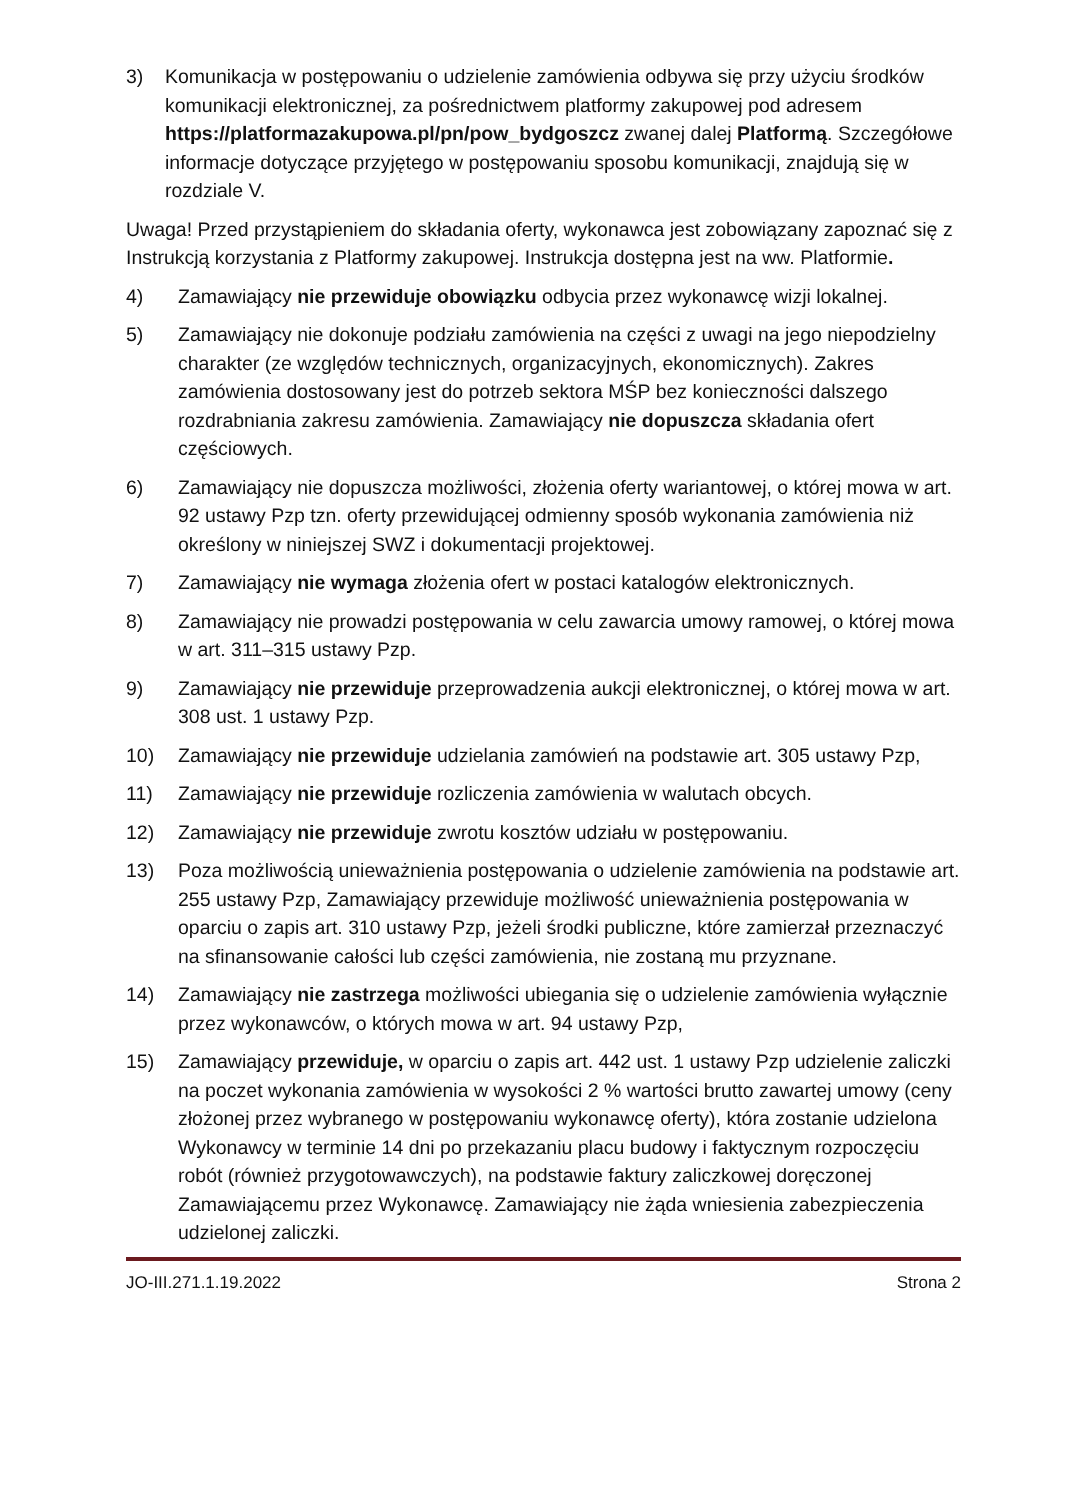3) Komunikacja w postępowaniu o udzielenie zamówienia odbywa się przy użyciu środków komunikacji elektronicznej, za pośrednictwem platformy zakupowej pod adresem https://platformazakupowa.pl/pn/pow_bydgoszcz zwanej dalej Platformą. Szczegółowe informacje dotyczące przyjętego w postępowaniu sposobu komunikacji, znajdują się w rozdziale V.
Uwaga! Przed przystąpieniem do składania oferty, wykonawca jest zobowiązany zapoznać się z Instrukcją korzystania z Platformy zakupowej. Instrukcja dostępna jest na ww. Platformie.
4) Zamawiający nie przewiduje obowiązku odbycia przez wykonawcę wizji lokalnej.
5) Zamawiający nie dokonuje podziału zamówienia na części z uwagi na jego niepodzielny charakter (ze względów technicznych, organizacyjnych, ekonomicznych). Zakres zamówienia dostosowany jest do potrzeb sektora MŚP bez konieczności dalszego rozdrabniania zakresu zamówienia. Zamawiający nie dopuszcza składania ofert częściowych.
6) Zamawiający nie dopuszcza możliwości, złożenia oferty wariantowej, o której mowa w art. 92 ustawy Pzp tzn. oferty przewidującej odmienny sposób wykonania zamówienia niż określony w niniejszej SWZ i dokumentacji projektowej.
7) Zamawiający nie wymaga złożenia ofert w postaci katalogów elektronicznych.
8) Zamawiający nie prowadzi postępowania w celu zawarcia umowy ramowej, o której mowa w art. 311–315 ustawy Pzp.
9) Zamawiający nie przewiduje przeprowadzenia aukcji elektronicznej, o której mowa w art. 308 ust. 1 ustawy Pzp.
10) Zamawiający nie przewiduje udzielania zamówień na podstawie art. 305 ustawy Pzp,
11) Zamawiający nie przewiduje rozliczenia zamówienia w walutach obcych.
12) Zamawiający nie przewiduje zwrotu kosztów udziału w postępowaniu.
13) Poza możliwością unieważnienia postępowania o udzielenie zamówienia na podstawie art. 255 ustawy Pzp, Zamawiający przewiduje możliwość unieważnienia postępowania w oparciu o zapis art. 310 ustawy Pzp, jeżeli środki publiczne, które zamierzał przeznaczyć na sfinansowanie całości lub części zamówienia, nie zostaną mu przyznane.
14) Zamawiający nie zastrzega możliwości ubiegania się o udzielenie zamówienia wyłącznie przez wykonawców, o których mowa w art. 94 ustawy Pzp,
15) Zamawiający przewiduje, w oparciu o zapis art. 442 ust. 1 ustawy Pzp udzielenie zaliczki na poczet wykonania zamówienia w wysokości 2 % wartości brutto zawartej umowy (ceny złożonej przez wybranego w postępowaniu wykonawcę oferty), która zostanie udzielona Wykonawcy w terminie 14 dni po przekazaniu placu budowy i faktycznym rozpoczęciu robót (również przygotowawczych), na podstawie faktury zaliczkowej doręczonej Zamawiającemu przez Wykonawcę. Zamawiający nie żąda wniesienia zabezpieczenia udzielonej zaliczki.
JO-III.271.1.19.2022 Strona 2